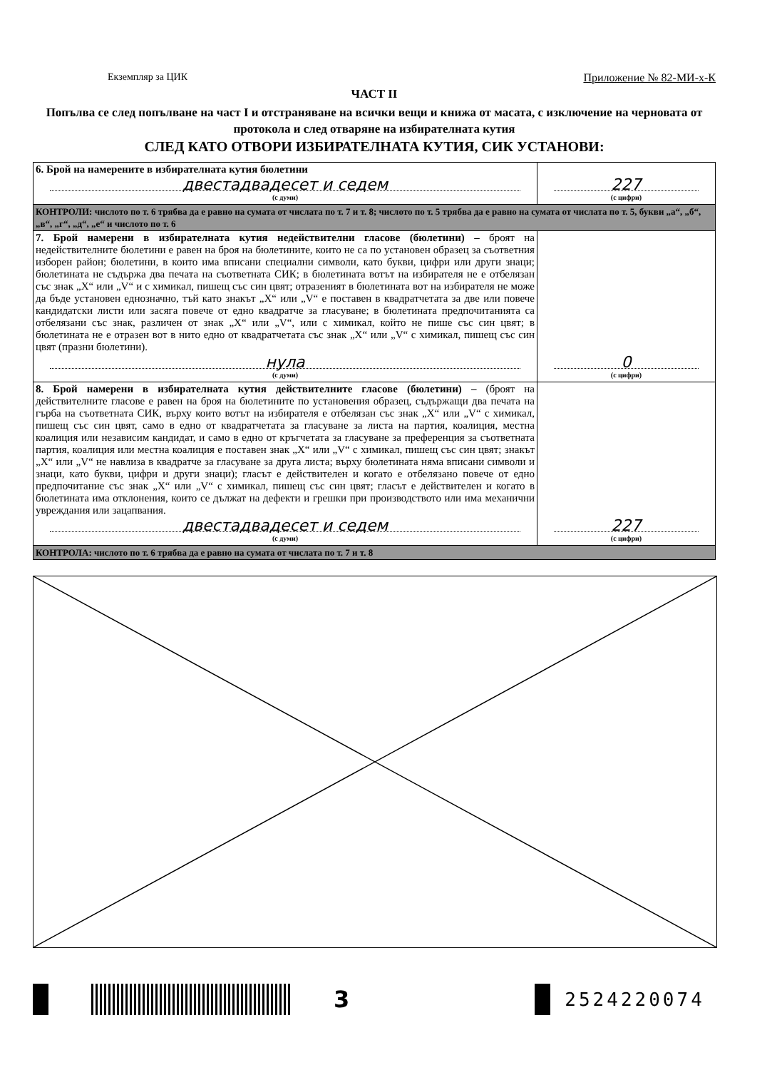Екземпляр за ЦИК Приложение № 82-МИ-х-К
ЧАСТ II
Попълва се след попълване на част I и отстраняване на всички вещи и книжа от масата, с изключение на черновата от протокола и след отваряне на избирателната кутия
СЛЕД КАТО ОТВОРИ ИЗБИРАТЕЛНАТА КУТИЯ, СИК УСТАНОВИ:
| 6. Брой на намерените в избирателната кутия бюлетини двестадвадесет и седем (с думи) | 227 (с цифри) |
| КОНТРОЛИ: числото по т. 6 трябва да е равно на сумата от числата по т. 7 и т. 8; числото по т. 5 трябва да е равно на сумата от числата по т. 5, букви „а“, „б“, „в“, „г“, „д“, „е“ и числото по т. 6 | |
| 7. Брой намерени в избирателната кутия недействителни гласове (бюлетини) – броят на недействителните бюлетини е равен на броя на бюлетините, които не са по установен образец за съответния изборен район; бюлетини, в които има вписани специални символи, като букви, цифри или други знаци; бюлетината не съдържа два печата на съответната СИК; в бюлетината вотът на избирателя не е отбелязан със знак „X“ или „V“ и с химикал, пишещ със син цвят; отразеният в бюлетината вот на избирателя не може да бъде установен еднозначно, тъй като знакът „X“ или „V“ е поставен в квадратчетата за две или повече кандидатски листи или засяга повече от едно квадратче за гласуване; в бюлетината предпочитанията са отбелязани със знак, различен от знак „X“ или „V“, или с химикал, който не пише със син цвят; в бюлетината не е отразен вот в нито едно от квадратчетата със знак „X“ или „V“ с химикал, пишещ със син цвят (празни бюлетини). нула (с думи) | 0 (с цифри) |
| 8. Брой намерени в избирателната кутия действителните гласове (бюлетини) – (броят на действителните гласове е равен на броя на бюлетините по установения образец, съдържащи два печата на гърба на съответната СИК, върху които вотът на избирателя е отбелязан със знак „X“ или „V“ с химикал, пишещ със син цвят, само в едно от квадратчетата за гласуване за листа на партия, коалиция, местна коалиция или независим кандидат, и само в едно от кръгчетата за гласуване за преференция за съответната партия, коалиция или местна коалиция е поставен знак „X“ или „V“ с химикал, пишещ със син цвят; знакът „X“ или „V“ не навлиза в квадратче за гласуване за друга листа; върху бюлетината няма вписани символи и знаци, като букви, цифри и други знаци); гласът е действителен и когато е отбелязано повече от едно предпочитание със знак „X“ или „V“ с химикал, пишещ със син цвят; гласът е действителен и когато в бюлетината има отклонения, които се дължат на дефекти и грешки при производството или има механични увреждания или зацапвания. двестадвадесет и седем (с думи) | 227 (с цифри) |
| КОНТРОЛА: числото по т. 6 трябва да е равно на сумата от числата по т. 7 и т. 8 | |
3
2524220074